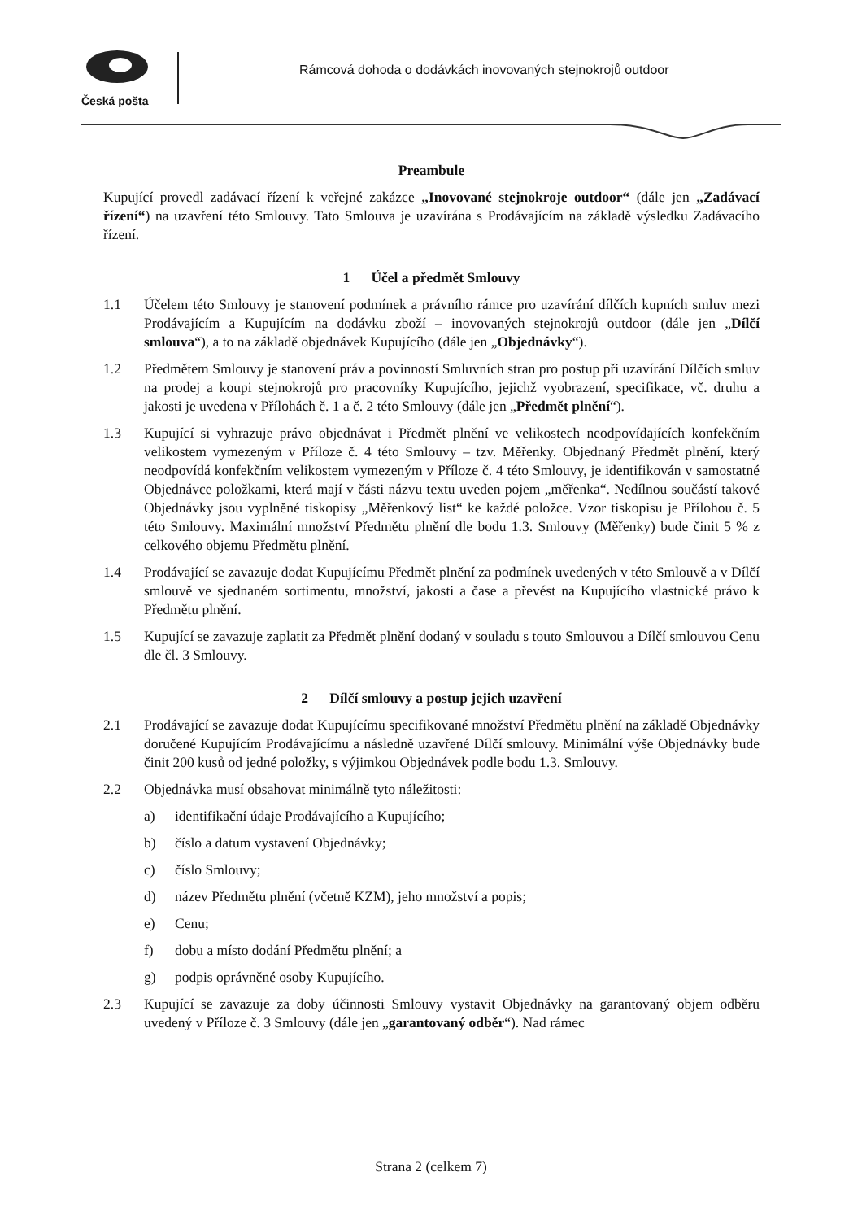Česká pošta
Rámcová dohoda o dodávkách inovovaných stejnokrojů outdoor
Preambule
Kupující provedl zadávací řízení k veřejné zakázce „Inovované stejnokroje outdoor“ (dále jen „Zadávací řízení“) na uzavření této Smlouvy. Tato Smlouva je uzavírána s Prodávajícím na základě výsledku Zadávacího řízení.
1 Účel a předmět Smlouvy
1.1 Účelem této Smlouvy je stanovení podmínek a právního rámce pro uzavírání dílčích kupních smluv mezi Prodávajícím a Kupujícím na dodávku zboží – inovovaných stejnokrojů outdoor (dále jen „Dílčí smlouva“), a to na základě objednávek Kupujícího (dále jen „Objednávky“).
1.2 Předmětem Smlouvy je stanovení práv a povinností Smluvních stran pro postup při uzavírání Dílčích smluv na prodej a koupi stejnokrojů pro pracovníky Kupujícího, jejichž vyobrazení, specifikace, vč. druhu a jakosti je uvedena v Přílohách č. 1 a č. 2 této Smlouvy (dále jen „Předmět plnění“).
1.3 Kupující si vyhrazuje právo objednávat i Předmět plnění ve velikostech neodpovídajících konfekčním velikostem vymezeným v Příloze č. 4 této Smlouvy – tzv. Měřenky. Objednaný Předmět plnění, který neodpovídá konfekčním velikostem vymezeným v Příloze č. 4 této Smlouvy, je identifikován v samostatné Objednávce položkami, která mají v části názvu textu uveden pojem „měřenka“. Nedílnou součástí takové Objednávky jsou vyplněné tiskopisy „Měřenkový list“ ke každé položce. Vzor tiskopisu je Přílohou č. 5 této Smlouvy. Maximální množství Předmětu plnění dle bodu 1.3. Smlouvy (Měřenky) bude činit 5 % z celkového objemu Předmětu plnění.
1.4 Prodávající se zavazuje dodat Kupujícímu Předmět plnění za podmínek uvedených v této Smlouvě a v Dílčí smlouvě ve sjednaném sortimentu, množství, jakosti a čase a převést na Kupujícího vlastnické právo k Předmětu plnění.
1.5 Kupující se zavazuje zaplatit za Předmět plnění dodaný v souladu s touto Smlouvou a Dílčí smlouvou Cenu dle čl. 3 Smlouvy.
2 Dílčí smlouvy a postup jejich uzavření
2.1 Prodávající se zavazuje dodat Kupujícímu specifikované množství Předmětu plnění na základě Objednávky doručené Kupujícím Prodávajícímu a následně uzavřené Dílčí smlouvy. Minimální výše Objednávky bude činit 200 kusů od jedné položky, s výjimkou Objednávek podle bodu 1.3. Smlouvy.
2.2 Objednávka musí obsahovat minimálně tyto náležitosti:
a) identifikační údaje Prodávajícího a Kupujícího;
b) číslo a datum vystavení Objednávky;
c) číslo Smlouvy;
d) název Předmětu plnění (včetně KZM), jeho množství a popis;
e) Cenu;
f) dobu a místo dodání Předmětu plnění; a
g) podpis oprávněné osoby Kupujícího.
2.3 Kupující se zavazuje za doby účinnosti Smlouvy vystavit Objednávky na garantovaný objem odběru uvedený v Příloze č. 3 Smlouvy (dále jen „garantovaný odběr“). Nad rámec
Strana 2 (celkem 7)